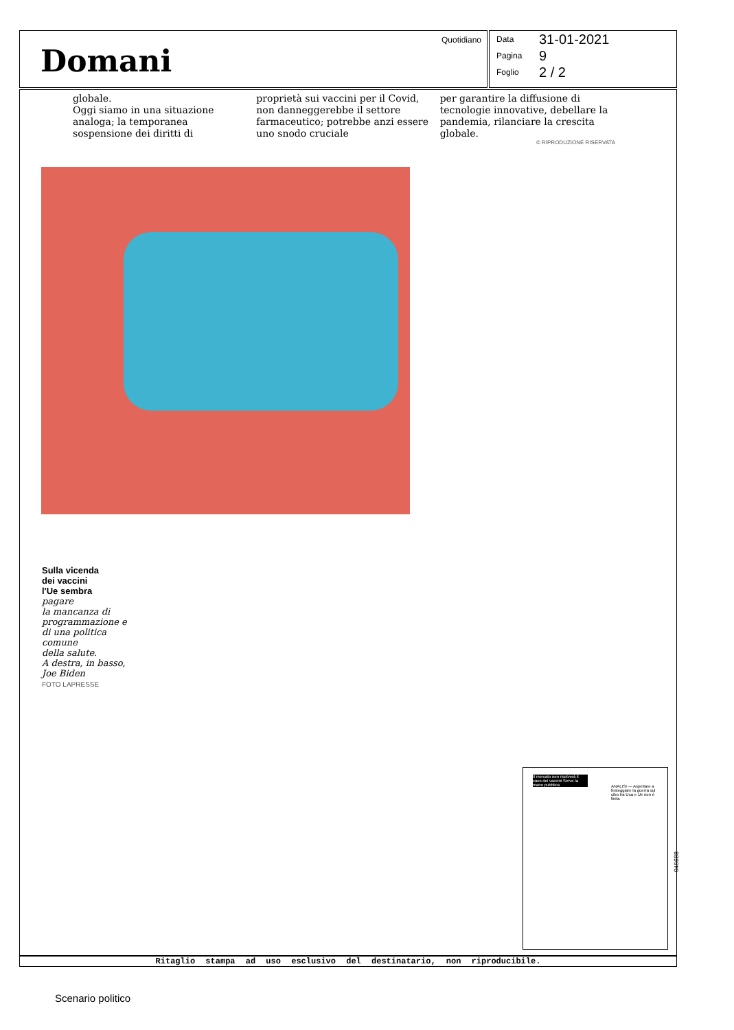Domani
Quotidiano
Data 31-01-2021
Pagina 9
Foglio 2 / 2
globale.
Oggi siamo in una situazione analoga; la temporanea sospensione dei diritti di
proprietà sui vaccini per il Covid, non danneggerebbe il settore farmaceutico; potrebbe anzi essere uno snodo cruciale
per garantire la diffusione di tecnologie innovative, debellare la pandemia, rilanciare la crescita globale.
© RIPRODUZIONE RISERVATA
Sulla vicenda
dei vaccini
l'Ue sembra
pagare
la mancanza di
programmazione e
di una politica
comune
della salute.
A destra, in basso,
Joe Biden
FOTO LAPRESSE
Il mercato non risolverà il caos dei vaccini Serve la mano pubblica
ANALISI — Aspettare a festeggiare la guerra sul cibo tra Usa e Ue non è finita
Ritaglio stampa ad uso esclusivo del destinatario, non riproducibile.
045688
Scenario politico